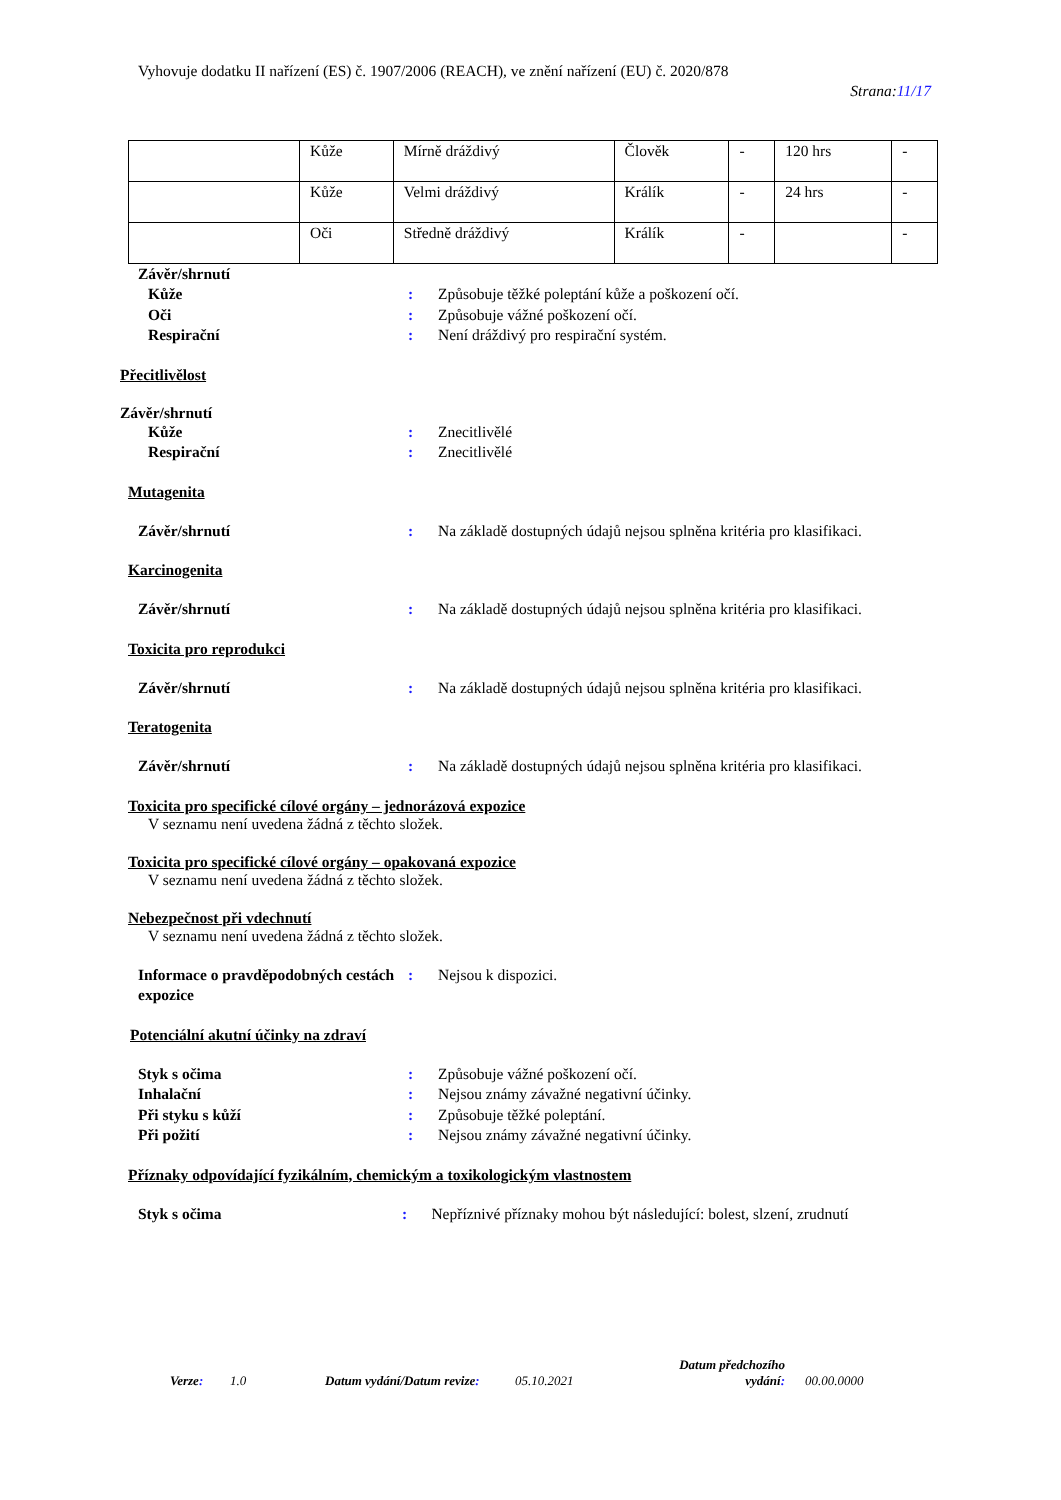Vyhovuje dodatku II nařízení (ES) č. 1907/2006 (REACH), ve znění nařízení (EU) č. 2020/878
Strana:11/17
| | Kůže | Mírně dráždivý | Člověk | - | 120 hrs | - |
| | Kůže | Velmi dráždivý | Králík | - | 24 hrs | - |
| | Oči | Středně dráždivý | Králík | - | | - |
Závěr/shrnutí
Kůže : Způsobuje těžké poleptání kůže a poškození očí.
Oči : Způsobuje vážné poškození očí.
Respirační : Není dráždivý pro respirační systém.
Přecitlivělost
Závěr/shrnutí
Kůže : Znecitlivělé
Respirační : Znecitlivělé
Mutagenita
Závěr/shrnutí : Na základě dostupných údajů nejsou splněna kritéria pro klasifikaci.
Karcinogenita
Závěr/shrnutí : Na základě dostupných údajů nejsou splněna kritéria pro klasifikaci.
Toxicita pro reprodukci
Závěr/shrnutí : Na základě dostupných údajů nejsou splněna kritéria pro klasifikaci.
Teratogenita
Závěr/shrnutí : Na základě dostupných údajů nejsou splněna kritéria pro klasifikaci.
Toxicita pro specifické cílové orgány – jednorázová expozice
V seznamu není uvedena žádná z těchto složek.
Toxicita pro specifické cílové orgány – opakovaná expozice
V seznamu není uvedena žádná z těchto složek.
Nebezpečnost při vdechnutí
V seznamu není uvedena žádná z těchto složek.
Informace o pravděpodobných cestách expozice
: Nejsou k dispozici.
Potenciální akutní účinky na zdraví
Styk s očima : Způsobuje vážné poškození očí.
Inhalační : Nejsou známy závažné negativní účinky.
Při styku s kůží : Způsobuje těžké poleptání.
Při požití : Nejsou známy závažné negativní účinky.
Příznaky odpovídající fyzikálním, chemickým a toxikologickým vlastnostem
Styk s očima : Nepříznivé příznaky mohou být následující: bolest, slzení, zrudnutí
Verze: 1.0 Datum vydání/Datum revize:
05.10.2021
Datum předchozího vydání:
00.00.0000